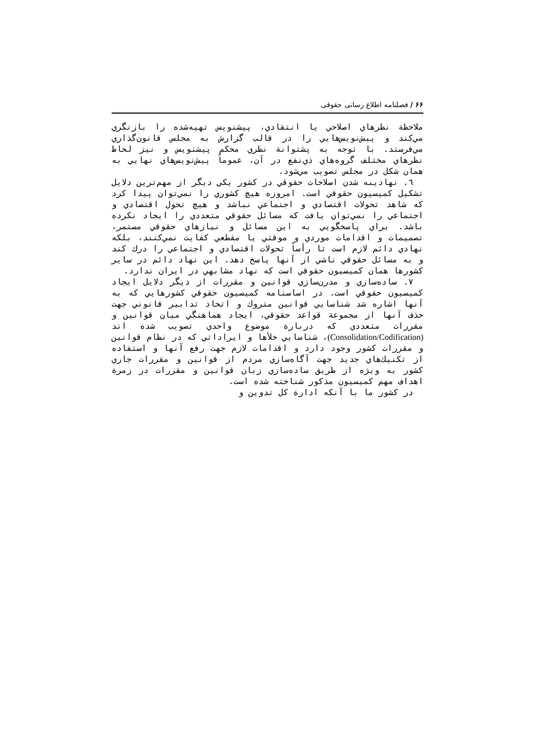۶۶ / فصلنامه اطلاع رسانی حقوقی
ملاحظة نظرهاي اصلاحي يا انتقادي، پيشنويس تهيه‌شده را بازنگري مي‌كند و پيش‌نويس‌هايي را در قالب گزارش به مجلس قانون‌گذاري مي‌فرستد. با توجه به پشتوانة نظري محكم پيشنويس و نيز لحاظ نظرهاي مختلف گروه‌هاي ذي‌نفع در آن، عموماً پيش‌نويس‌هاي نهايي به همان شكل در مجلس تصويب مي‌شود.
٦. نهادينه شدن اصلاحات حقوقي در كشور يكي ديگر از مهم‌ترين دلايل تشكيل كميسيون حقوقي است. امروزه هيچ كشوري را نمي‌توان پيدا كرد كه شاهد تحولات اقتصادي و اجتماعي نباشد و هيچ تحول اقتصادي و اجتماعي را نمي‌توان يافت كه مسائل حقوقي متعددي را ايجاد نكرده باشد. براي پاسخگويي به اين مسائل و نيازهاي حقوقي مستمر، تصميمات و اقدامات موردي و موقتي يا مقطعي كفايت نمي‌كنند، بلكه نهادي دائم لازم است تا رأساً تحولات اقتصادي و اجتماعي را درك كند و به مسائل حقوقي ناشي از آنها پاسخ دهد. اين نهاد دائم در ساير كشورها همان كميسيون حقوقي است كه نهاد مشابهي در ايران ندارد.
٧. ساده‌سازي و مدرن‌سازي قوانين و مقررات از ديگر دلايل ايجاد كميسيون حقوقي است. در اساسنامه كميسيون حقوقي كشورهايي كه به آنها اشاره شد شناسايي قوانين متروك و اتخاذ تدابير قانوني جهت حذف آنها از مجموعة قواعد حقوقي، ايجاد هماهنگي ميان قوانين و مقررات متعددي كه دربارة موضوع واحدي تصويب شده اند (Consolidation/Codification)، شناسايي خلأها و ايراداتي كه در نظام قوانين و مقررات كشور وجود دارد و اقدامات لازم جهت رفع آنها و استفاده از تكنيك‌هاي جديد جهت آگاه‌سازي مردم از قوانين و مقررات جاري كشور به ويژه از طريق ساده‌سازي زبان قوانين و مقررات در زمرة اهداف مهم كميسيون مذكور شناخته شده است.
در كشور ما با آنكه ادارة كل تدوين و